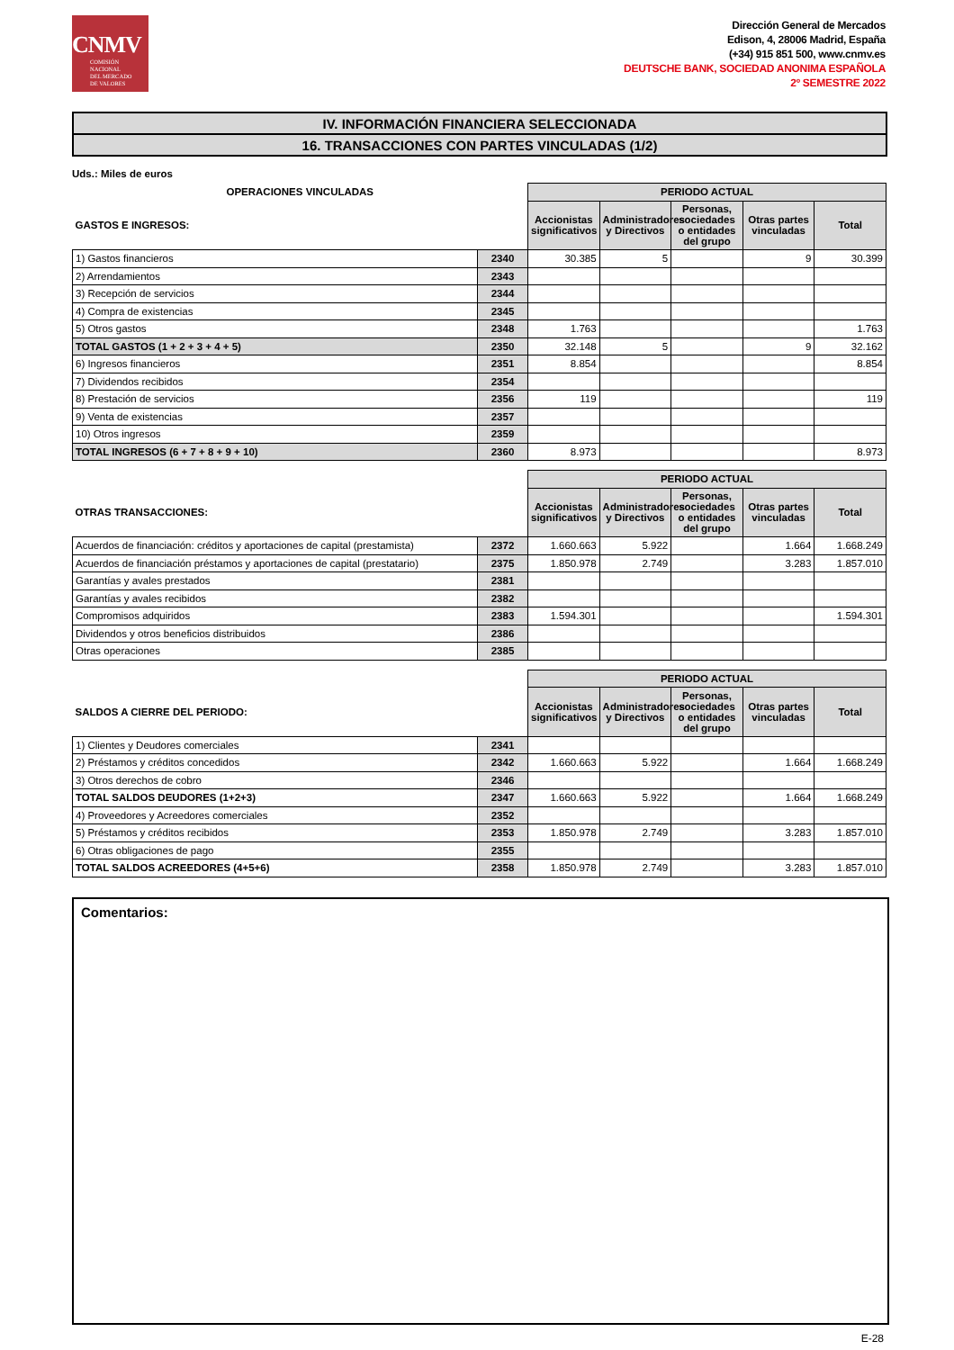CNMV
COMISIÓN
NACIONAL
DEL MERCADO
DE VALORES
Dirección General de Mercados
Edison, 4, 28006 Madrid, España
(+34) 915 851 500, www.cnmv.es
DEUTSCHE BANK, SOCIEDAD ANONIMA ESPAÑOLA
2º SEMESTRE 2022
IV. INFORMACIÓN FINANCIERA SELECCIONADA
16. TRANSACCIONES CON PARTES VINCULADAS (1/2)
Uds.: Miles de euros
| OPERACIONES VINCULADAS | | PERIODO ACTUAL | | | | |
| GASTOS E INGRESOS: | | Accionistas significativos | Administradores y Directivos | Personas, sociedades o entidades del grupo | Otras partes vinculadas | Total |
| 1) Gastos financieros | 2340 | 30.385 | 5 | | 9 | 30.399 |
| 2) Arrendamientos | 2343 | | | | | |
| 3) Recepción de servicios | 2344 | | | | | |
| 4) Compra de existencias | 2345 | | | | | |
| 5) Otros gastos | 2348 | 1.763 | | | | 1.763 |
| TOTAL GASTOS (1 + 2 + 3 + 4 + 5) | 2350 | 32.148 | 5 | | 9 | 32.162 |
| 6) Ingresos financieros | 2351 | 8.854 | | | | 8.854 |
| 7) Dividendos recibidos | 2354 | | | | | |
| 8) Prestación de servicios | 2356 | 119 | | | | 119 |
| 9) Venta de existencias | 2357 | | | | | |
| 10) Otros ingresos | 2359 | | | | | |
| TOTAL INGRESOS (6 + 7 + 8 + 9 + 10) | 2360 | 8.973 | | | | 8.973 |
| | | PERIODO ACTUAL | | | | |
| OTRAS TRANSACCIONES: | | Accionistas significativos | Administradores y Directivos | Personas, sociedades o entidades del grupo | Otras partes vinculadas | Total |
| Acuerdos de financiación: créditos y aportaciones de capital (prestamista) | 2372 | 1.660.663 | 5.922 | | 1.664 | 1.668.249 |
| Acuerdos de financiación préstamos y aportaciones de capital (prestatario) | 2375 | 1.850.978 | 2.749 | | 3.283 | 1.857.010 |
| Garantías y avales prestados | 2381 | | | | | |
| Garantías y avales recibidos | 2382 | | | | | |
| Compromisos adquiridos | 2383 | 1.594.301 | | | | 1.594.301 |
| Dividendos y otros beneficios distribuidos | 2386 | | | | | |
| Otras operaciones | 2385 | | | | | |
| | | PERIODO ACTUAL | | | | |
| SALDOS A CIERRE DEL PERIODO: | | Accionistas significativos | Administradores y Directivos | Personas, sociedades o entidades del grupo | Otras partes vinculadas | Total |
| 1) Clientes y Deudores comerciales | 2341 | | | | | |
| 2) Préstamos y créditos concedidos | 2342 | 1.660.663 | 5.922 | | 1.664 | 1.668.249 |
| 3) Otros derechos de cobro | 2346 | | | | | |
| TOTAL SALDOS DEUDORES (1+2+3) | 2347 | 1.660.663 | 5.922 | | 1.664 | 1.668.249 |
| 4) Proveedores y Acreedores comerciales | 2352 | | | | | |
| 5) Préstamos y créditos recibidos | 2353 | 1.850.978 | 2.749 | | 3.283 | 1.857.010 |
| 6) Otras obligaciones de pago | 2355 | | | | | |
| TOTAL SALDOS ACREEDORES (4+5+6) | 2358 | 1.850.978 | 2.749 | | 3.283 | 1.857.010 |
Comentarios:
E-28